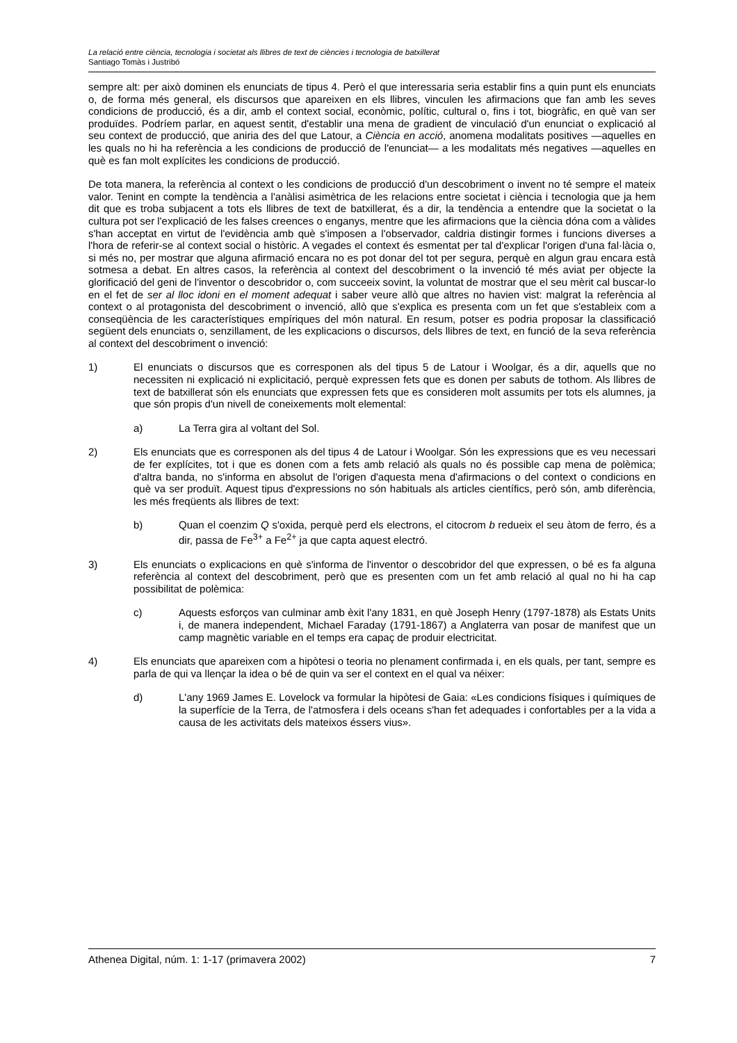La relació entre ciència, tecnologia i societat als llibres de text de ciències i tecnologia de batxillerat
Santiago Tomàs i Justribó
sempre alt: per això dominen els enunciats de tipus 4. Però el que interessaria seria establir fins a quin punt els enunciats o, de forma més general, els discursos que apareixen en els llibres, vinculen les afirmacions que fan amb les seves condicions de producció, és a dir, amb el context social, econòmic, polític, cultural o, fins i tot, biogràfic, en què van ser produïdes. Podríem parlar, en aquest sentit, d'establir una mena de gradient de vinculació d'un enunciat o explicació al seu context de producció, que aniria des del que Latour, a Ciència en acció, anomena modalitats positives —aquelles en les quals no hi ha referència a les condicions de producció de l'enunciat— a les modalitats més negatives —aquelles en què es fan molt explícites les condicions de producció.
De tota manera, la referència al context o les condicions de producció d'un descobriment o invent no té sempre el mateix valor. Tenint en compte la tendència a l'anàlisi asimètrica de les relacions entre societat i ciència i tecnologia que ja hem dit que es troba subjacent a tots els llibres de text de batxillerat, és a dir, la tendència a entendre que la societat o la cultura pot ser l'explicació de les falses creences o enganys, mentre que les afirmacions que la ciència dóna com a vàlides s'han acceptat en virtut de l'evidència amb què s'imposen a l'observador, caldria distingir formes i funcions diverses a l'hora de referir-se al context social o històric. A vegades el context és esmentat per tal d'explicar l'origen d'una fal·làcia o, si més no, per mostrar que alguna afirmació encara no es pot donar del tot per segura, perquè en algun grau encara està sotmesa a debat. En altres casos, la referència al context del descobriment o la invenció té més aviat per objecte la glorificació del geni de l'inventor o descobridor o, com succeeix sovint, la voluntat de mostrar que el seu mèrit cal buscar-lo en el fet de ser al lloc idoni en el moment adequat i saber veure allò que altres no havien vist: malgrat la referència al context o al protagonista del descobriment o invenció, allò que s'explica es presenta com un fet que s'estableix com a conseqüència de les característiques empíriques del món natural. En resum, potser es podria proposar la classificació següent dels enunciats o, senzillament, de les explicacions o discursos, dels llibres de text, en funció de la seva referència al context del descobriment o invenció:
1) El enunciats o discursos que es corresponen als del tipus 5 de Latour i Woolgar, és a dir, aquells que no necessiten ni explicació ni explicitació, perquè expressen fets que es donen per sabuts de tothom. Als llibres de text de batxillerat són els enunciats que expressen fets que es consideren molt assumits per tots els alumnes, ja que són propis d'un nivell de coneixements molt elemental:
a) La Terra gira al voltant del Sol.
2) Els enunciats que es corresponen als del tipus 4 de Latour i Woolgar. Són les expressions que es veu necessari de fer explícites, tot i que es donen com a fets amb relació als quals no és possible cap mena de polèmica; d'altra banda, no s'informa en absolut de l'origen d'aquesta mena d'afirmacions o del context o condicions en què va ser produït. Aquest tipus d'expressions no són habituals als articles científics, però són, amb diferència, les més freqüents als llibres de text:
b) Quan el coenzim Q s'oxida, perquè perd els electrons, el citocrom b redueix el seu àtom de ferro, és a dir, passa de Fe<sup>3+</sup> a Fe<sup>2+</sup> ja que capta aquest electró.
3) Els enunciats o explicacions en què s'informa de l'inventor o descobridor del que expressen, o bé es fa alguna referència al context del descobriment, però que es presenten com un fet amb relació al qual no hi ha cap possibilitat de polèmica:
c) Aquests esforços van culminar amb èxit l'any 1831, en què Joseph Henry (1797-1878) als Estats Units i, de manera independent, Michael Faraday (1791-1867) a Anglaterra van posar de manifest que un camp magnètic variable en el temps era capaç de produir electricitat.
4) Els enunciats que apareixen com a hipòtesi o teoria no plenament confirmada i, en els quals, per tant, sempre es parla de qui va llençar la idea o bé de quin va ser el context en el qual va néixer:
d) L'any 1969 James E. Lovelock va formular la hipòtesi de Gaia: «Les condicions físiques i químiques de la superfície de la Terra, de l'atmosfera i dels oceans s'han fet adequades i confortables per a la vida a causa de les activitats dels mateixos éssers vius».
Athenea Digital, núm. 1: 1-17 (primavera 2002) 7